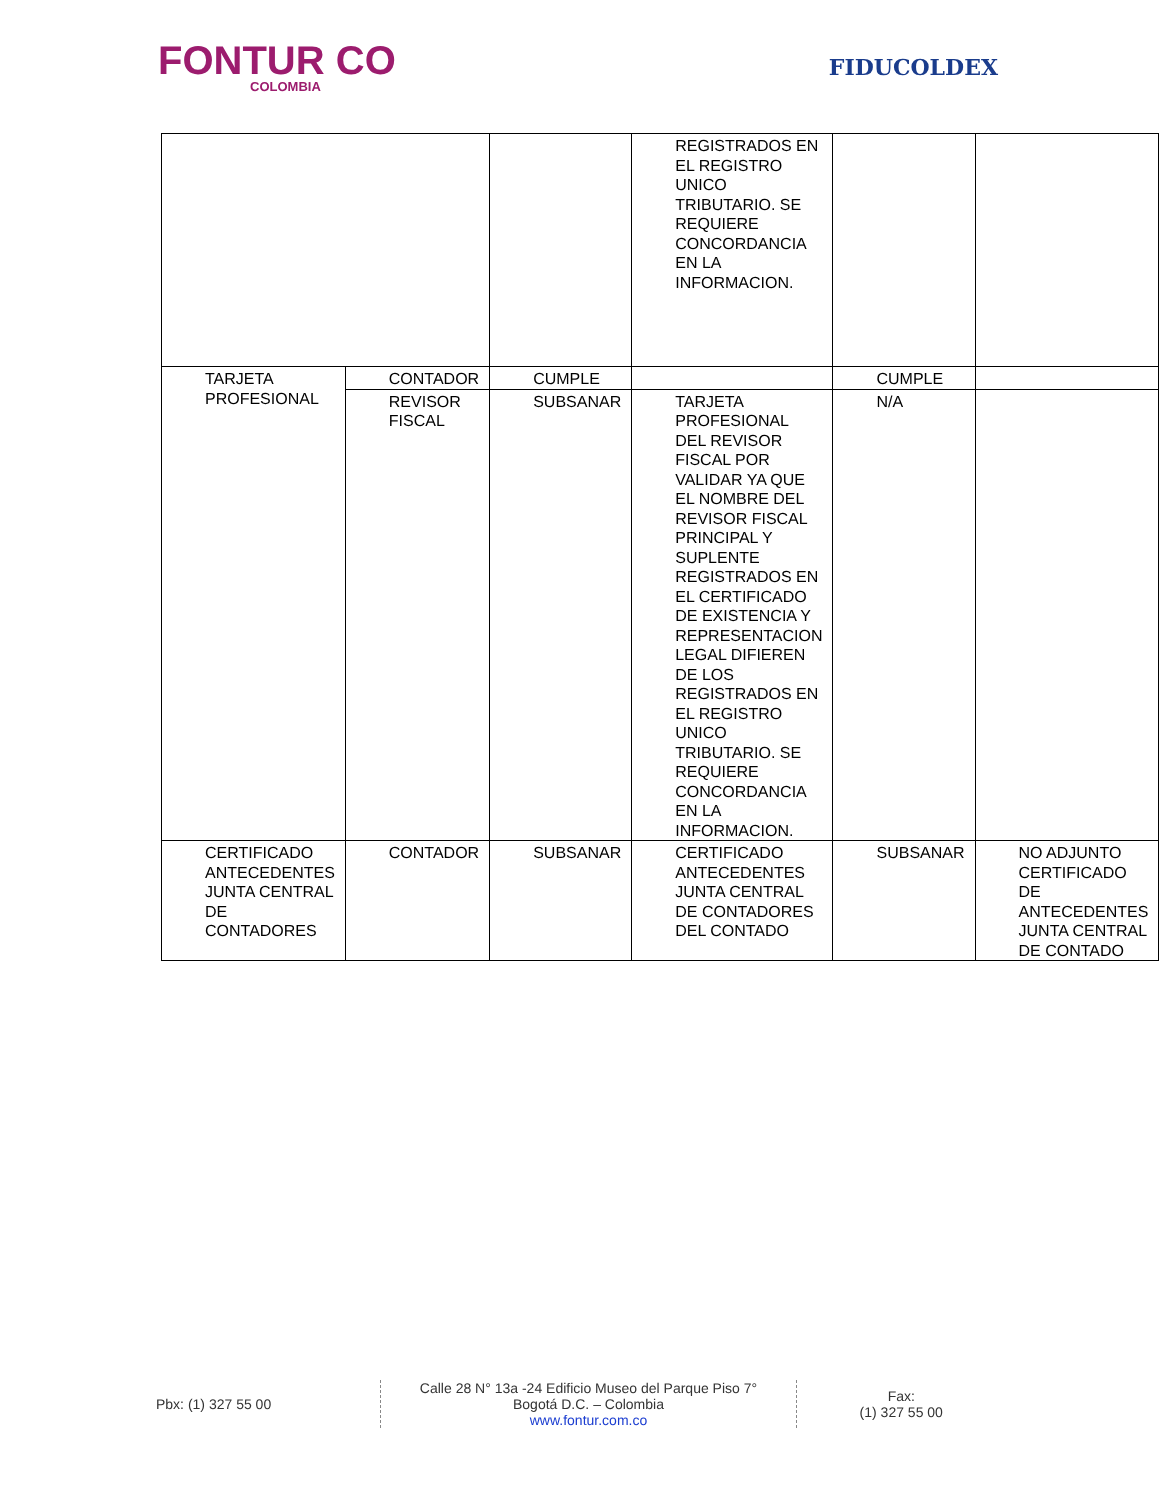FONTUR CO
COLOMBIA
FIDUCOLDEX
| | | | REGISTRADOS EN EL REGISTRO UNICO TRIBUTARIO. SE REQUIERE CONCORDANCIA EN LA INFORMACION. | | |
| TARJETA PROFESIONAL | CONTADOR | CUMPLE | | CUMPLE | |
| | REVISOR FISCAL | SUBSANAR | TARJETA PROFESIONAL DEL REVISOR FISCAL POR VALIDAR YA QUE EL NOMBRE DEL REVISOR FISCAL PRINCIPAL Y SUPLENTE REGISTRADOS EN EL CERTIFICADO DE EXISTENCIA Y REPRESENTACION LEGAL DIFIEREN DE LOS REGISTRADOS EN EL REGISTRO UNICO TRIBUTARIO. SE REQUIERE CONCORDANCIA EN LA INFORMACION. | N/A | |
| CERTIFICADO ANTECEDENTES JUNTA CENTRAL DE CONTADORES | CONTADOR | SUBSANAR | CERTIFICADO ANTECEDENTES JUNTA CENTRAL DE CONTADORES DEL CONTADO | SUBSANAR | NO ADJUNTO CERTIFICADO DE ANTECEDENTES JUNTA CENTRAL DE CONTADO |
Pbx: (1) 327 55 00
Calle 28 N° 13a -24 Edificio Museo del Parque Piso 7°
Bogotá D.C. – Colombia
www.fontur.com.co
Fax:
(1) 327 55 00